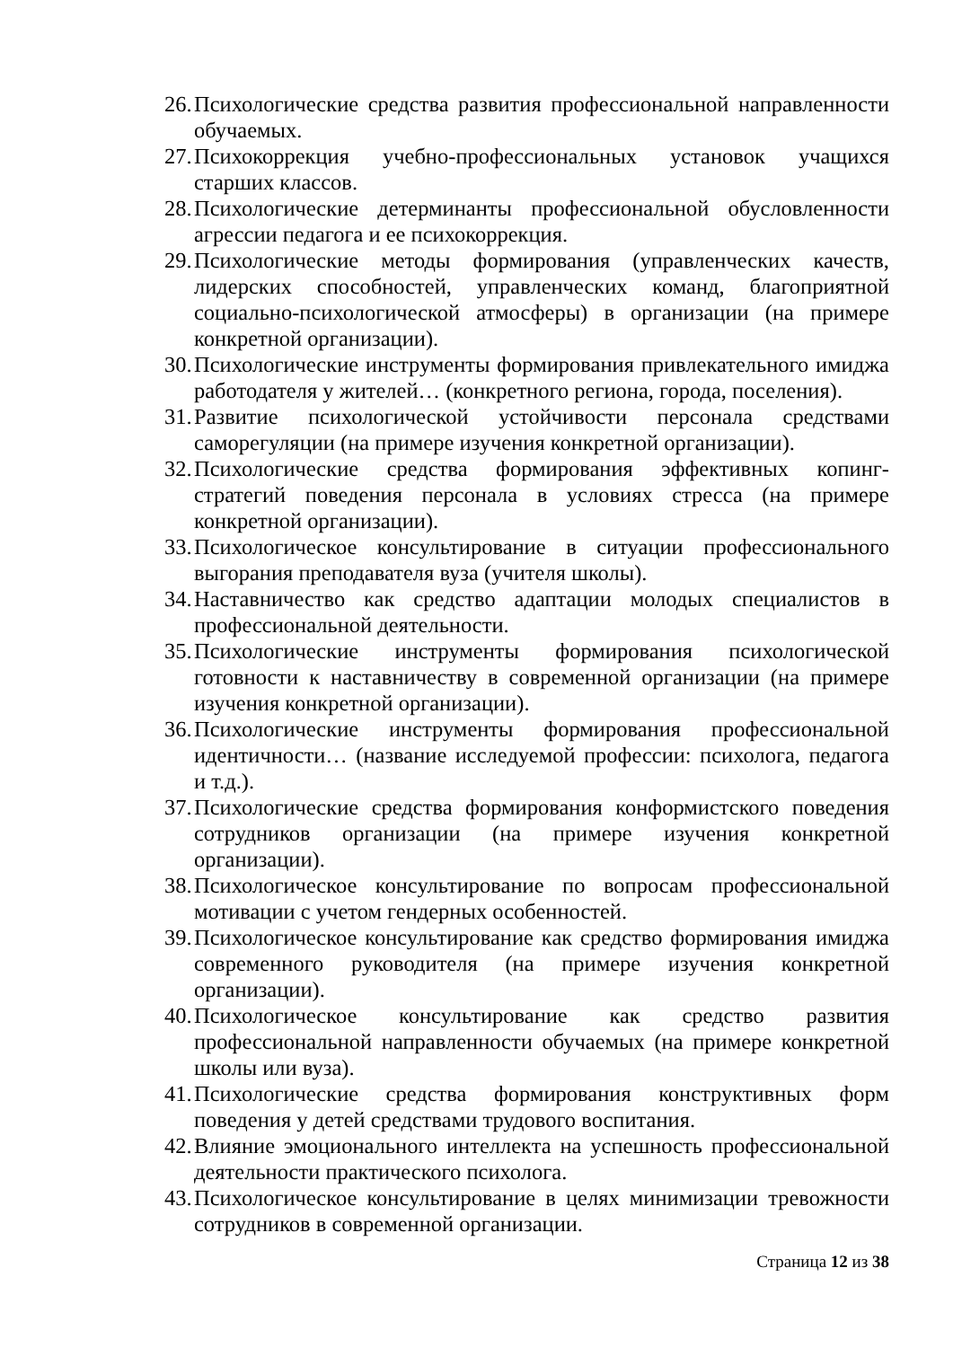26. Психологические средства развития профессиональной направленности обучаемых.
27. Психокоррекция учебно-профессиональных установок учащихся старших классов.
28. Психологические детерминанты профессиональной обусловленности агрессии педагога и ее психокоррекция.
29. Психологические методы формирования (управленческих качеств, лидерских способностей, управленческих команд, благоприятной социально-психологической атмосферы) в организации (на примере конкретной организации).
30. Психологические инструменты формирования привлекательного имиджа работодателя у жителей… (конкретного региона, города, поселения).
31. Развитие психологической устойчивости персонала средствами саморегуляции (на примере изучения конкретной организации).
32. Психологические средства формирования эффективных копинг-стратегий поведения персонала в условиях стресса (на примере конкретной организации).
33. Психологическое консультирование в ситуации профессионального выгорания преподавателя вуза (учителя школы).
34. Наставничество как средство адаптации молодых специалистов в профессиональной деятельности.
35. Психологические инструменты формирования психологической готовности к наставничеству в современной организации (на примере изучения конкретной организации).
36. Психологические инструменты формирования профессиональной идентичности… (название исследуемой профессии: психолога, педагога и т.д.).
37. Психологические средства формирования конформистского поведения сотрудников организации (на примере изучения конкретной организации).
38. Психологическое консультирование по вопросам профессиональной мотивации с учетом гендерных особенностей.
39. Психологическое консультирование как средство формирования имиджа современного руководителя (на примере изучения конкретной организации).
40. Психологическое консультирование как средство развития профессиональной направленности обучаемых (на примере конкретной школы или вуза).
41. Психологические средства формирования конструктивных форм поведения у детей средствами трудового воспитания.
42. Влияние эмоционального интеллекта на успешность профессиональной деятельности практического психолога.
43. Психологическое консультирование в целях минимизации тревожности сотрудников в современной организации.
Страница 12 из 38